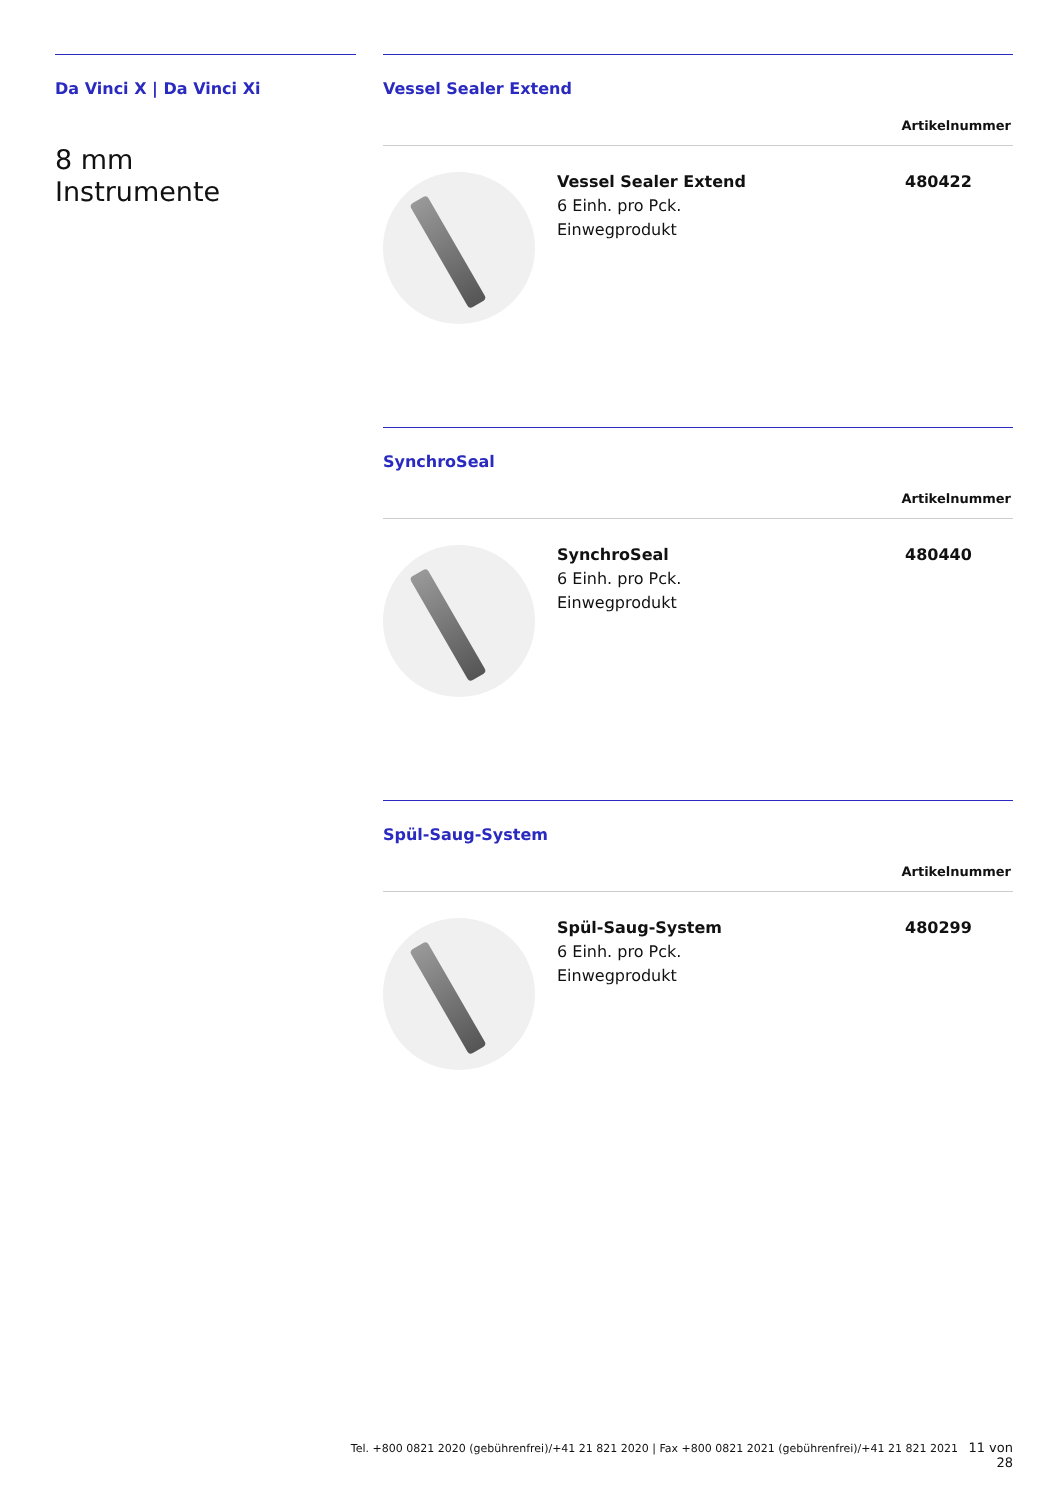Da Vinci X | Da Vinci Xi
8 mm
Instrumente
Vessel Sealer Extend
Artikelnummer
| | Vessel Sealer Extend 6 Einh. pro Pck. Einwegprodukt | 480422 |
SynchroSeal
Artikelnummer
| | SynchroSeal 6 Einh. pro Pck. Einwegprodukt | 480440 |
Spül-Saug-System
Artikelnummer
| | Spül-Saug-System 6 Einh. pro Pck. Einwegprodukt | 480299 |
Tel. +800 0821 2020 (gebührenfrei)/+41 21 821 2020 | Fax +800 0821 2021 (gebührenfrei)/+41 21 821 2021 11 von 28